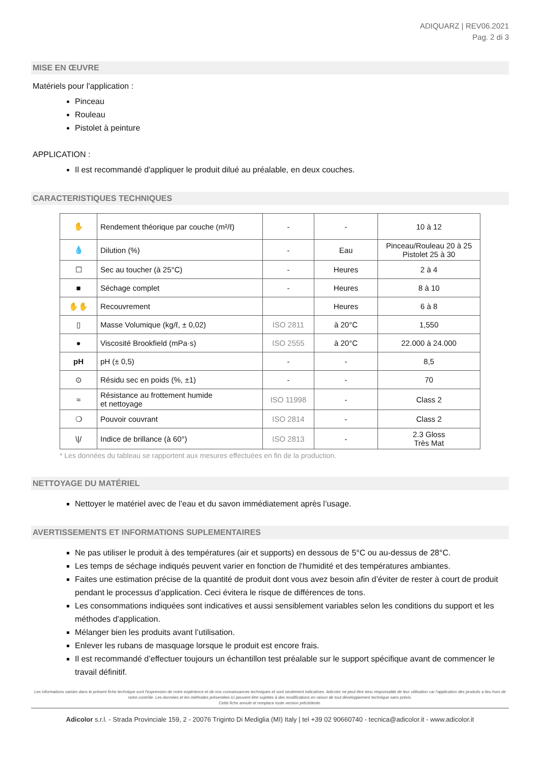ADIQUARZ | REV06.2021
Pag. 2 di 3
MISE EN ŒUVRE
Matériels pour l'application :
Pinceau
Rouleau
Pistolet à peinture
APPLICATION :
Il est recommandé d'appliquer le produit dilué au préalable, en deux couches.
CARACTERISTIQUES TECHNIQUES
| ✋ | Rendement théorique par couche (m²/ℓ) | - | - | 10 à 12 |
| 💧 | Dilution (%) | - | Eau | Pinceau/Rouleau 20 à 25 Pistolet 25 à 30 |
| ☐ | Sec au toucher (à 25°C) | - | Heures | 2 à 4 |
| ■ | Séchage complet | - | Heures | 8 à 10 |
| ✋✋ | Recouvrement | | Heures | 6 à 8 |
| ▯ | Masse Volumique (kg/ℓ, ± 0,02) | ISO 2811 | à 20°C | 1,550 |
| ● | Viscosité Brookfield (mPa·s) | ISO 2555 | à 20°C | 22.000 à 24.000 |
| pH | pH (± 0,5) | - | - | 8,5 |
| ⊙ | Résidu sec en poids (%, ±1) | - | - | 70 |
| ≈ | Résistance au frottement humide et nettoyage | ISO 11998 | - | Class 2 |
| ❍ | Pouvoir couvrant | ISO 2814 | - | Class 2 |
| \// | Indice de brillance (à 60°) | ISO 2813 | - | 2.3 Gloss Très Mat |
* Les données du tableau se rapportent aux mesures effectuées en fin de la production.
NETTOYAGE DU MATÉRIEL
Nettoyer le matériel avec de l’eau et du savon immédiatement après l’usage.
AVERTISSEMENTS ET INFORMATIONS SUPLEMENTAIRES
Ne pas utiliser le produit à des températures (air et supports) en dessous de 5°C ou au-dessus de 28°C.
Les temps de séchage indiqués peuvent varier en fonction de l'humidité et des températures ambiantes.
Faites une estimation précise de la quantité de produit dont vous avez besoin afin d’éviter de rester à court de produit pendant le processus d’application. Ceci évitera le risque de différences de tons.
Les consommations indiquées sont indicatives et aussi sensiblement variables selon les conditions du support et les méthodes d'application.
Mélanger bien les produits avant l’utilisation.
Enlever les rubans de masquage lorsque le produit est encore frais.
Il est recommandé d’effectuer toujours un échantillon test préalable sur le support spécifique avant de commencer le travail définitif.
Les informations saisies dans le présent fiche technique sont l'expression de notre expérience et de nos connaissances techniques et sont seulement indicatives. Adicolor ne peut être tenu responsable de leur utilisation car l'application des produits a lieu hors de notre contrôle. Les données et les méthodes présentées ici peuvent être sujettes à des modifications en raison de tout développement technique sans prévis.
Cette fiche annule et remplace toute version précédente.
Adicolor s.r.l. - Strada Provinciale 159, 2 - 20076 Trigintο Di Mediglia (MI) Italy | tel +39 02 90660740 - tecnica@adicolor.it - www.adicolor.it